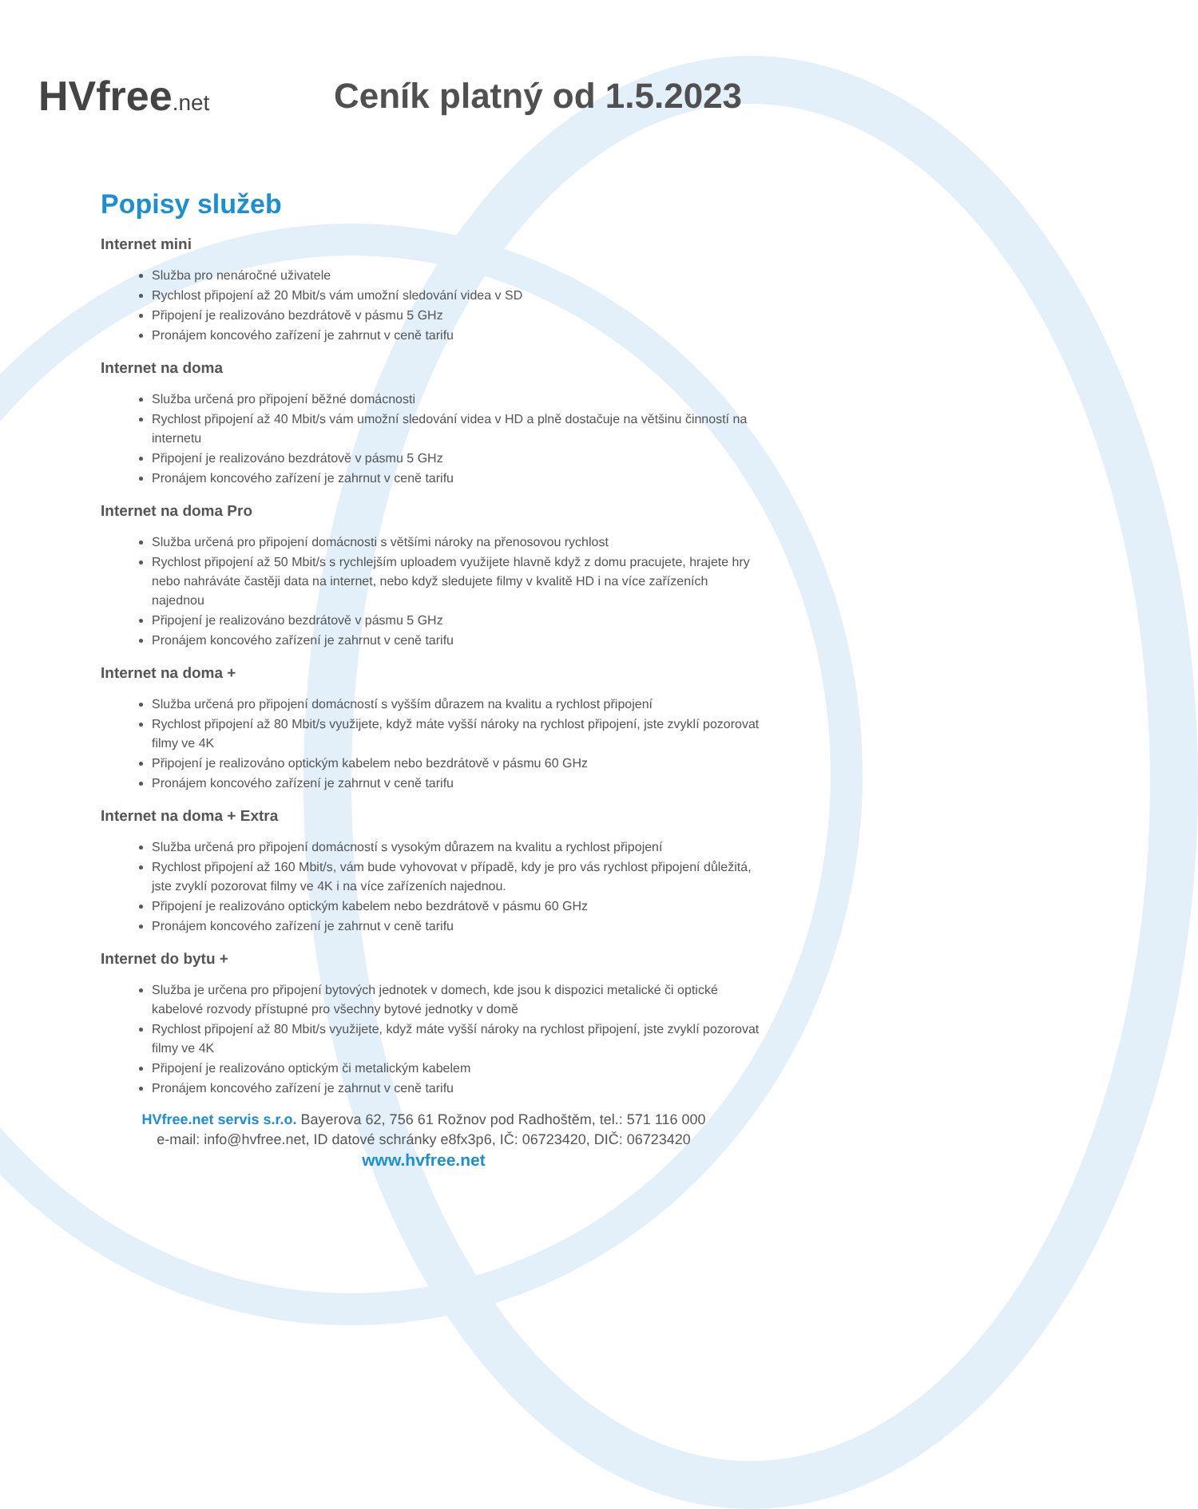HVfree.net
Ceník platný od 1.5.2023
Popisy služeb
Internet mini
Služba pro nenáročné uživatele
Rychlost připojení až 20 Mbit/s vám umožní sledování videa v SD
Připojení je realizováno bezdrátově v pásmu 5 GHz
Pronájem koncového zařízení je zahrnut v ceně tarifu
Internet na doma
Služba určená pro připojení běžné domácnosti
Rychlost připojení až 40 Mbit/s vám umožní sledování videa v HD a plně dostačuje na většinu činností na internetu
Připojení je realizováno bezdrátově v pásmu 5 GHz
Pronájem koncového zařízení je zahrnut v ceně tarifu
Internet na doma Pro
Služba určená pro připojení domácnosti s většími nároky na přenosovou rychlost
Rychlost připojení až 50 Mbit/s s rychlejším uploadem využijete hlavně když z domu pracujete, hrajete hry nebo nahráváte častěji data na internet, nebo když sledujete filmy v kvalitě HD i na více zařízeních najednou
Připojení je realizováno bezdrátově v pásmu 5 GHz
Pronájem koncového zařízení je zahrnut v ceně tarifu
Internet na doma +
Služba určená pro připojení domácností s vyšším důrazem na kvalitu a rychlost připojení
Rychlost připojení až 80 Mbit/s využijete, když máte vyšší nároky na rychlost připojení, jste zvyklí pozorovat filmy ve 4K
Připojení je realizováno optickým kabelem nebo bezdrátově v pásmu 60 GHz
Pronájem koncového zařízení je zahrnut v ceně tarifu
Internet na doma + Extra
Služba určená pro připojení domácností s vysokým důrazem na kvalitu a rychlost připojení
Rychlost připojení až 160 Mbit/s, vám bude vyhovovat v případě, kdy je pro vás rychlost připojení důležitá, jste zvyklí pozorovat filmy ve 4K i na více zařízeních najednou.
Připojení je realizováno optickým kabelem nebo bezdrátově v pásmu 60 GHz
Pronájem koncového zařízení je zahrnut v ceně tarifu
Internet do bytu +
Služba je určena pro připojení bytových jednotek v domech, kde jsou k dispozici metalické či optické kabelové rozvody přístupné pro všechny bytové jednotky v domě
Rychlost připojení až 80 Mbit/s využijete, když máte vyšší nároky na rychlost připojení, jste zvyklí pozorovat filmy ve 4K
Připojení je realizováno optickým či metalickým kabelem
Pronájem koncového zařízení je zahrnut v ceně tarifu
HVfree.net servis s.r.o. Bayerova 62, 756 61 Rožnov pod Radhoštěm, tel.: 571 116 000
e-mail: info@hvfree.net, ID datové schránky e8fx3p6, IČ: 06723420, DIČ: 06723420
www.hvfree.net